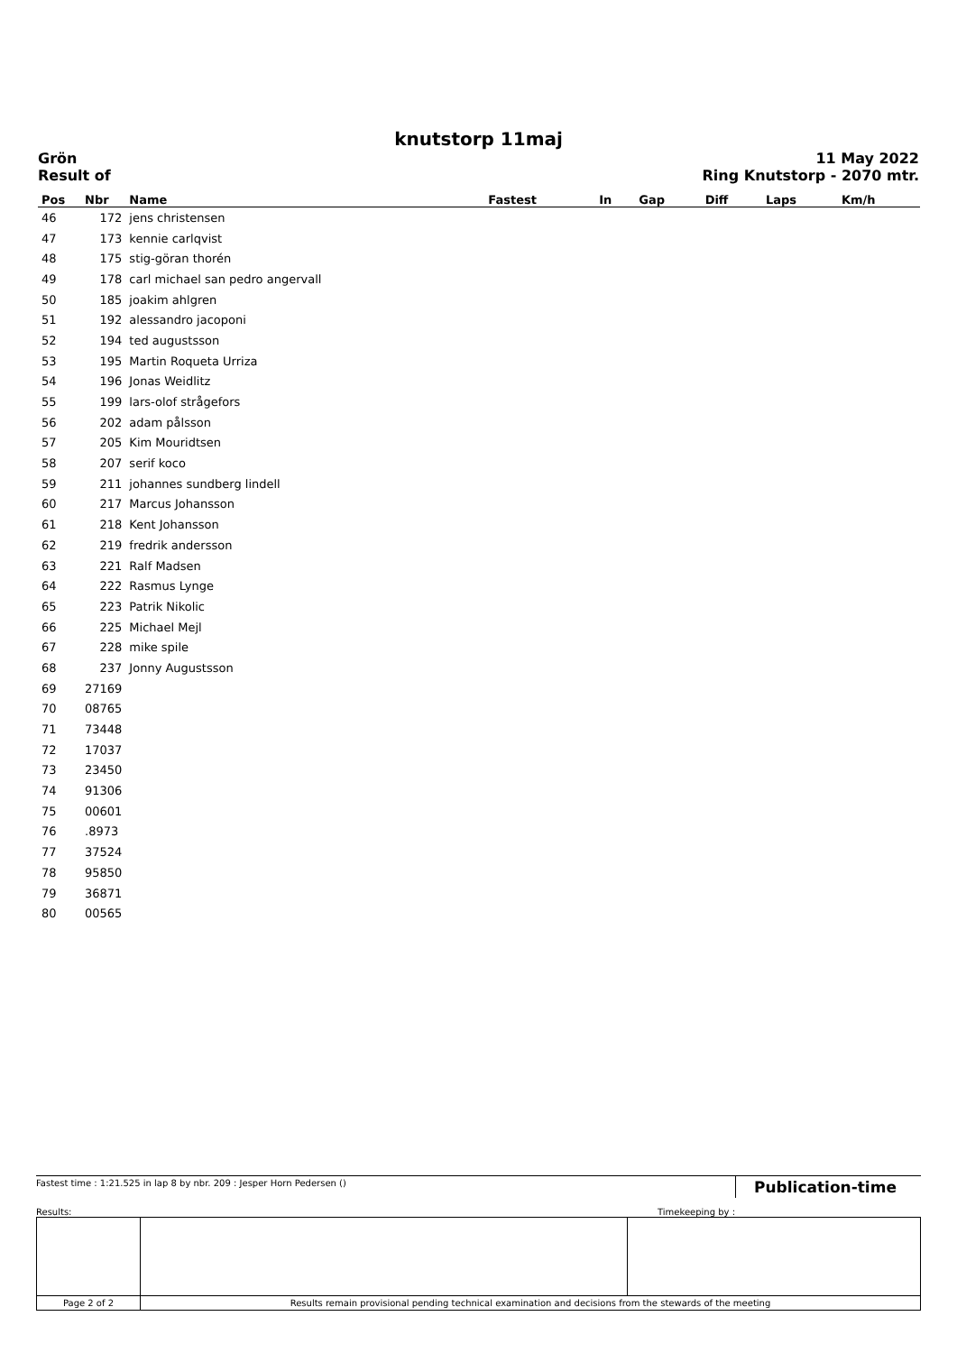knutstorp 11maj
Grön
Result of
11 May 2022
Ring Knutstorp - 2070 mtr.
| Pos | Nbr | Name | Fastest | In | Gap | Diff | Laps | Km/h |
| --- | --- | --- | --- | --- | --- | --- | --- | --- |
| 46 | 172 | jens christensen | | | | | | |
| 47 | 173 | kennie carlqvist | | | | | | |
| 48 | 175 | stig-göran thorén | | | | | | |
| 49 | 178 | carl michael san pedro angervall | | | | | | |
| 50 | 185 | joakim ahlgren | | | | | | |
| 51 | 192 | alessandro jacoponi | | | | | | |
| 52 | 194 | ted augustsson | | | | | | |
| 53 | 195 | Martin Roqueta Urriza | | | | | | |
| 54 | 196 | Jonas Weidlitz | | | | | | |
| 55 | 199 | lars-olof strågefors | | | | | | |
| 56 | 202 | adam pålsson | | | | | | |
| 57 | 205 | Kim Mouridtsen | | | | | | |
| 58 | 207 | serif koco | | | | | | |
| 59 | 211 | johannes sundberg lindell | | | | | | |
| 60 | 217 | Marcus Johansson | | | | | | |
| 61 | 218 | Kent Johansson | | | | | | |
| 62 | 219 | fredrik andersson | | | | | | |
| 63 | 221 | Ralf Madsen | | | | | | |
| 64 | 222 | Rasmus Lynge | | | | | | |
| 65 | 223 | Patrik Nikolic | | | | | | |
| 66 | 225 | Michael Mejl | | | | | | |
| 67 | 228 | mike spile | | | | | | |
| 68 | 237 | Jonny Augustsson | | | | | | |
| 69 | 27169 | | | | | | | |
| 70 | 08765 | | | | | | | |
| 71 | 73448 | | | | | | | |
| 72 | 17037 | | | | | | | |
| 73 | 23450 | | | | | | | |
| 74 | 91306 | | | | | | | |
| 75 | 00601 | | | | | | | |
| 76 | .8973 | | | | | | | |
| 77 | 37524 | | | | | | | |
| 78 | 95850 | | | | | | | |
| 79 | 36871 | | | | | | | |
| 80 | 00565 | | | | | | | |
Fastest time : 1:21.525 in lap 8 by nbr. 209 : Jesper Horn Pedersen ()
Publication-time
Results: Timekeeping by :
| Page 2 of 2 | Results remain provisional pending technical examination and decisions from the stewards of the meeting | | |